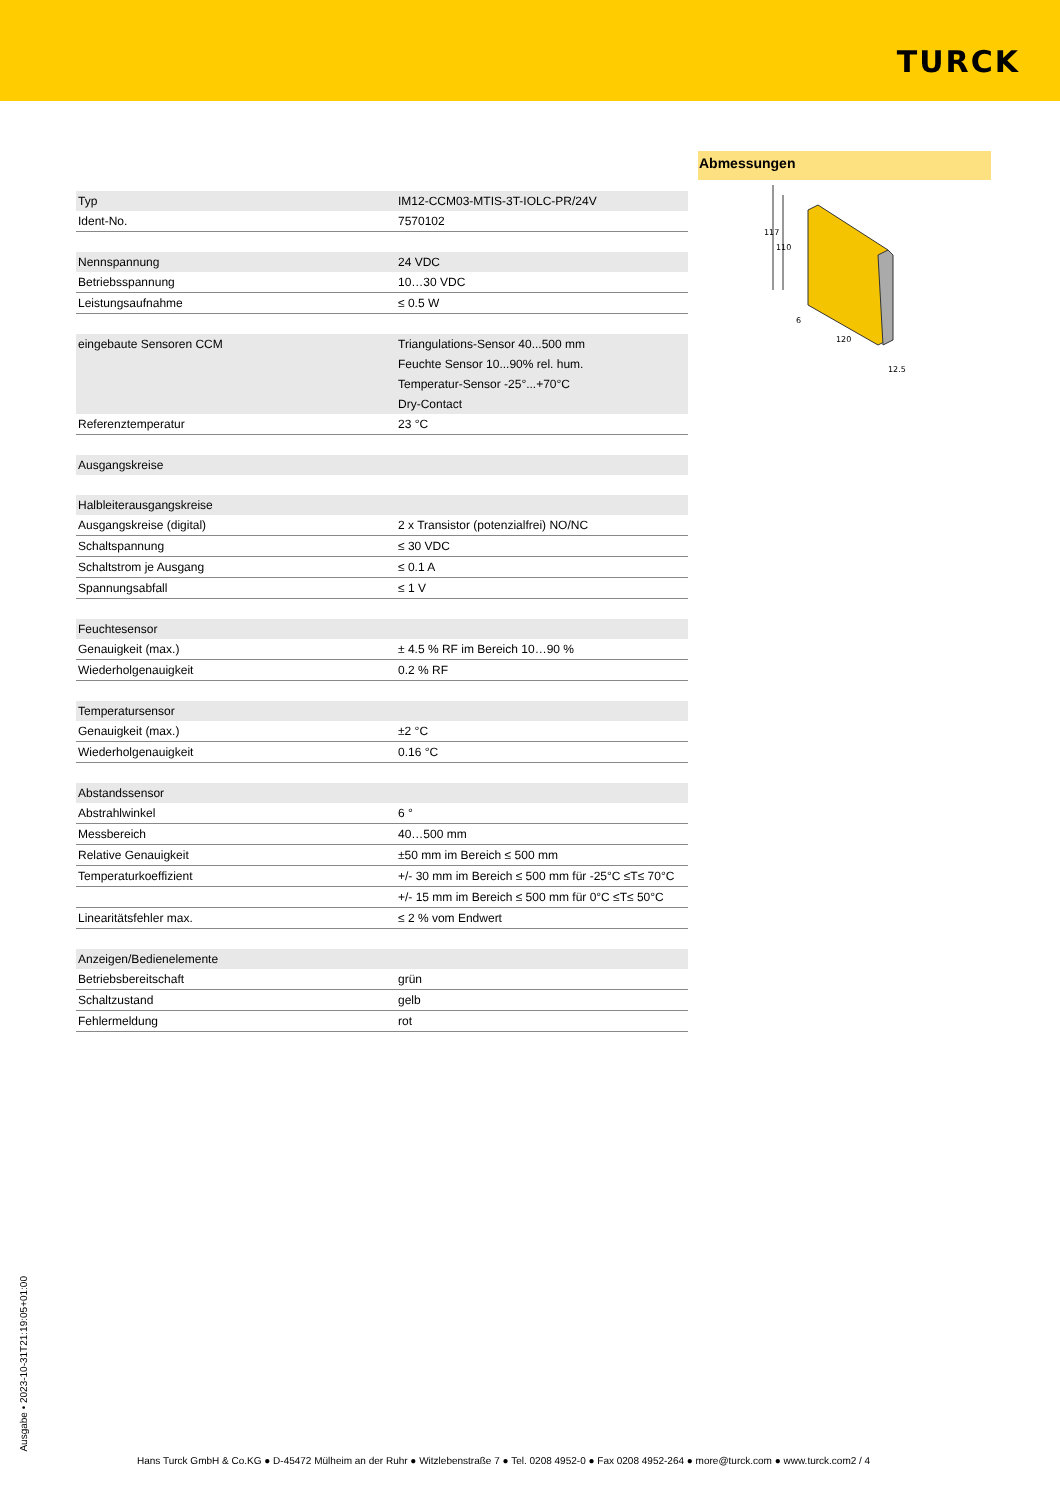TURCK
| Typ | IM12-CCM03-MTIS-3T-IOLC-PR/24V |
| Ident-No. | 7570102 |
| Nennspannung | 24 VDC |
| Betriebsspannung | 10…30 VDC |
| Leistungsaufnahme | ≤ 0.5 W |
| eingebaute Sensoren CCM | Triangulations-Sensor 40...500 mm Feuchte Sensor 10...90% rel. hum. Temperatur-Sensor -25°...+70°C Dry-Contact |
| Referenztemperatur | 23 °C |
| Ausgangskreise | |
| Halbleiterausgangskreise | |
| Ausgangskreise (digital) | 2 x Transistor (potenzialfrei) NO/NC |
| Schaltspannung | ≤ 30 VDC |
| Schaltstrom je Ausgang | ≤ 0.1 A |
| Spannungsabfall | ≤ 1 V |
| Feuchtesensor | |
| Genauigkeit (max.) | ± 4.5 % RF im Bereich 10…90 % |
| Wiederholgenauigkeit | 0.2 % RF |
| Temperatursensor | |
| Genauigkeit (max.) | ±2 °C |
| Wiederholgenauigkeit | 0.16 °C |
| Abstandssensor | |
| Abstrahlwinkel | 6 ° |
| Messbereich | 40…500 mm |
| Relative Genauigkeit | ±50 mm im Bereich ≤ 500 mm |
| Temperaturkoeffizient | +/- 30 mm im Bereich ≤ 500 mm für -25°C ≤T≤ 70°C |
| | +/- 15 mm im Bereich ≤ 500 mm für 0°C ≤T≤ 50°C |
| Linearitätsfehler max. | ≤ 2 % vom Endwert |
| Anzeigen/Bedienelemente | |
| Betriebsbereitschaft | grün |
| Schaltzustand | gelb |
| Fehlermeldung | rot |
Abmessungen
117
110
6
120
12.5
Ausgabe • 2023-10-31T21:19:05+01:00
Hans Turck GmbH & Co.KG ● D-45472 Mülheim an der Ruhr ● Witzlebenstraße 7 ● Tel. 0208 4952-0 ● Fax 0208 4952-264 ● more@turck.com ● www.turck.com2 / 4